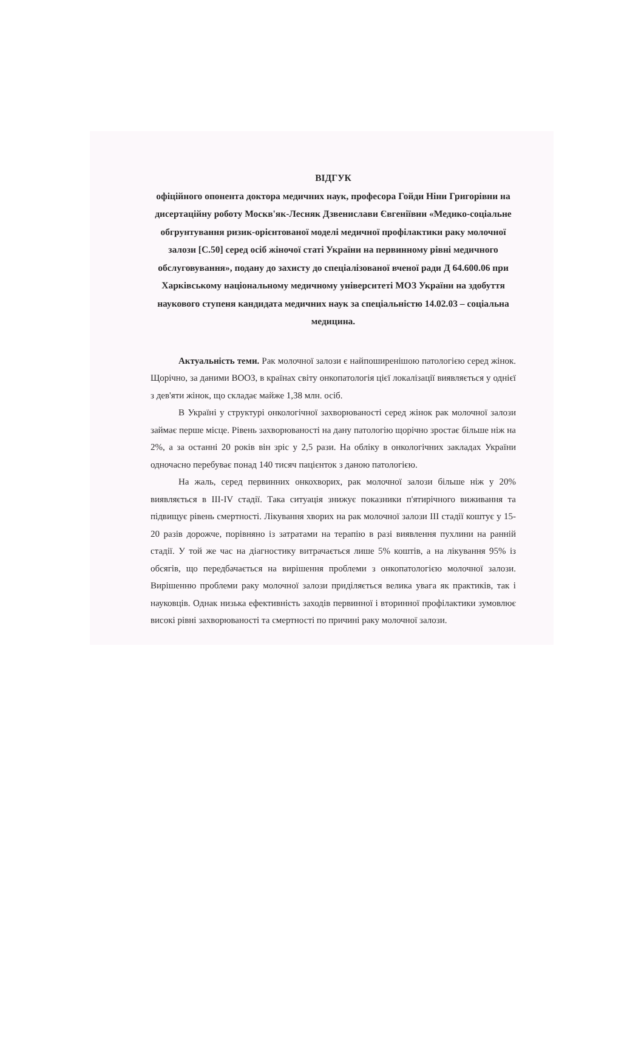ВІДГУК
офіційного опонента доктора медичних наук, професора Гойди Ніни Григорівни на дисертаційну роботу Москв'як-Лесняк Дзвенислави Євгеніївни «Медико-соціальне обгрунтування ризик-орієнтованої моделі медичної профілактики раку молочної залози [С.50] серед осіб жіночої статі України на первинному рівні медичного обслуговування», подану до захисту до спеціалізованої вченої ради Д 64.600.06 при Харківському національному медичному університеті МОЗ України на здобуття наукового ступеня кандидата медичних наук за спеціальністю 14.02.03 – соціальна медицина.
Актуальність теми. Рак молочної залози є найпоширенішою патологією серед жінок. Щорічно, за даними ВООЗ, в країнах світу онкопатологія цієї локалізації виявляється у однієї з дев'яти жінок, що складає майже 1,38 млн. осіб.
В Україні у структурі онкологічної захворюваності серед жінок рак молочної залози займає перше місце. Рівень захворюваності на дану патологію щорічно зростає більше ніж на 2%, а за останні 20 років він зріс у 2,5 рази. На обліку в онкологічних закладах України одночасно перебуває понад 140 тисяч пацієнток з даною патологією.
На жаль, серед первинних онкохворих, рак молочної залози більше ніж у 20% виявляється в III-IV стадії. Така ситуація знижує показники п'ятирічного виживання та підвищує рівень смертності. Лікування хворих на рак молочної залози III стадії коштує у 15-20 разів дорожче, порівняно із затратами на терапію в разі виявлення пухлини на ранній стадії. У той же час на діагностику витрачається лише 5% коштів, а на лікування 95% із обсягів, що передбачається на вирішення проблеми з онкопатологією молочної залози. Вирішенню проблеми раку молочної залози приділяється велика увага як практиків, так і науковців. Однак низька ефективність заходів первинної і вторинної профілактики зумовлює високі рівні захворюваності та смертності по причині раку молочної залози.